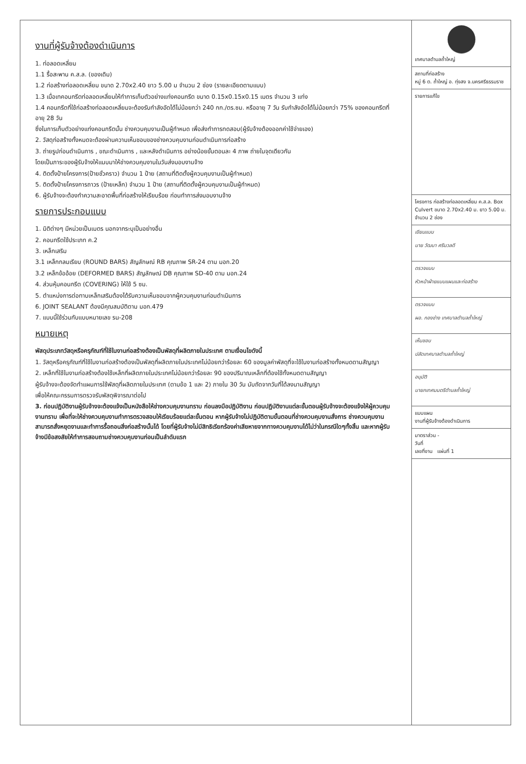งานที่ผู้รับจ้างต้องดำเนินการ
1. ท่อลอดเหลี่ยม
1.1 รื้อสะพาน ค.ส.ล. (ของเดิม)
1.2 ก่อสร้างท่อลอดเหลี่ยม ขนาด 2.70x2.40 ยาว 5.00 ม จำนวน 2 ช่อง (รายละเอียดตามแบบ)
1.3 เมื่อเทคอนกรีตท่อลอดเหลี่ยมให้ทำการเก็บตัวอย่างแท่งคอนกรีต ขนาด 0.15x0.15x0.15 เมตร จำนวน 3 แท่ง
1.4 คอนกรีตที่ใช้ก่อสร้างท่อลอดเหลี่ยมจะต้องรับกำลังอัดได้ไม่น้อยกว่า 240 กก./ตร.ซม. หรืออายุ 7 วัน รับกำลังอัดได้ไม่น้อยกว่า 75% ของคอนกรีตที่อายุ 28 วัน
ซึ่งในการเก็บตัวอย่างแท่งคอนกรีตนั้น ช่างควบคุมงานเป็นผู้กำหนด เพื่อส่งทำการทดสอบ(ผู้รับจ้างต้องออกค่าใช้จ่ายเอง)
2. วัสดุก่อสร้างทั้งหมดจะต้องผ่านความเห็นชอบของช่างควบคุมงานก่อนดำเนินการก่อสร้าง
3. ถ่ายรูปก่อนดำเนินการ , ขณะดำเนินการ , และหลังดำเนินการ อย่างน้อยขั้นตอนละ 4 ภาพ ถ่ายในจุดเดียวกัน
โดยเป็นภาระของผู้รับจ้างให้แนบมาให้ช่างควบคุมงานในวันส่งมอบงานจ้าง
4. ติดตั้งป้ายโครงการ(ป้ายชั่วคราว) จำนวน 1 ป้าย (สถานที่ติดตั้งผู้ควบคุมงานเป็นผู้กำหนด)
5. ติดตั้งป้ายโครงการถาวร (ป้ายเหล็ก) จำนวน 1 ป้าย (สถานที่ติดตั้งผู้ควบคุมงานเป็นผู้กำหนด)
6. ผู้รับจ้างจะต้องทำความสะอาดพื้นที่ก่อสร้างให้เรียบร้อย ก่อนทำการส่งมอบงานจ้าง
รายการประกอบแบบ
1. มิติต่างๆ มีหน่วยเป็นเมตร นอกจากระบุเป็นอย่างอื่น
2. คอนกรีตใช้ประเภท ค.2
3. เหล็กเสริม
3.1 เหล็กกลมเรียบ (ROUND BARS) สัญลักษณ์ RB คุณภาพ SR-24 ตาม มอก.20
3.2 เหล็กข้ออ้อย (DEFORMED BARS) สัญลักษณ์ DB คุณภาพ SD-40 ตาม มอก.24
4. ส่วนหุ้มคอนกรีต (COVERING) ให้ใช้ 5 ซม.
5. ตำแหน่งการต่อทาบเหล็กเสริมต้องได้รับความเห็นชอบจากผู้ควบคุมงานก่อนดำเนินการ
6. JOINT SEALANT ต้องมีคุณสมบัติตาม มอก.479
7. แบบนี้ใช้ร่วมกับแบบหมายเลข รน-208
หมายเหตุ
พัสดุประเภทวัสดุหรือครุภัณฑ์ที่ใช้ในงานก่อสร้างต้องเป็นพัสดุที่ผลิตภายในประเทศ ตามเงื่อนไขดังนี้
1. วัสดุหรือครุภัณฑ์ที่ใช้ในงานก่อสร้างต้องเป็นพัสดุที่ผลิตภายในประเทศไม่น้อยกว่าร้อยละ 60 ของมูลค่าพัสดุที่จะใช้ในงานก่อสร้างทั้งหมดตามสัญญา
2. เหล็กที่ใช้ในงานก่อสร้างต้องใช้เหล็กที่ผลิตภายในประเทศไม่น้อยกว่าร้อยละ 90 ของปริมาณเหล็กที่ต้องใช้ทั้งหมดตามสัญญา
ผู้รับจ้างจะต้องจัดทำแผนการใช้พัสดุที่ผลิตภายในประเทศ (ตามข้อ 1 และ 2) ภายใน 30 วัน นับถัดจากวันที่ได้ลงนามสัญญา
เพื่อให้คณะกรรมการตรวจรับพัสดุพิจารณาต่อไป
3. ก่อนปฏิบัติงานผู้รับจ้างจะต้องแจ้งเป็นหนังสือให้ช่างควบคุมงานทราบ ก่อนลงมือปฏิบัติงาน ก่อนปฏิบัติงานแต่ละขั้นตอนผู้รับจ้างจะต้องแจ้งให้ผู้ควบคุมงานทราบ เพื่อที่จะให้ช่างควบคุมงานทำการตรวจสอบให้เรียบร้อยแต่ละขั้นตอน หากผู้รับจ้างไม่ปฏิบัติตามขั้นตอนที่ช่างควบคุมงานสั่งการ ช่างควบคุมงานสามารถสั่งหยุดงานและทำการรื้อถอนสิ่งก่อสร้างนั้นได้ โดยที่ผู้รับจ้างไม่มีสิทธิเรียกร้องค่าเสียหายจากทางควบคุมงานได้ไม่ว่าในกรณีใดๆทั้งสิ้น และหากผู้รับจ้างมีข้อสงสัยให้ทำการสอบถามช่างควบคุมงานก่อนเป็นลำดับแรก
เทศบาลตำบลถ้ำใหญ่
สถานที่ก่อสร้าง
หมู่ 6 ต. ถ้ำใหญ่ อ. ทุ่งสง จ.นครศรีธรรมราช
รายการแก้ไข
โครงการ ก่อสร้างท่อลอดเหลี่ยม ค.ส.ล. Box Culvert ขนาด 2.70x2.40 ม. ยาว 5.00 ม. จำนวน 2 ช่อง
เขียนแบบ
นาย วัฒนา ศรีนวลดี
ตรวจแบบ
หัวหน้าฝ่ายแบบแผนและก่อสร้าง
ตรวจแบบ
ผอ. กองช่าง เทศบาลตำบลถ้ำใหญ่
เห็นชอบ
ปลัดเทศบาลตำบลถ้ำใหญ่
อนุมัติ
นายกเทศมนตรีตำบลถ้ำใหญ่
แบบแผน
งานที่ผู้รับจ้างต้องดำเนินการ
มาตราส่วน -
วันที่
เลขที่งาน แผ่นที่ 1